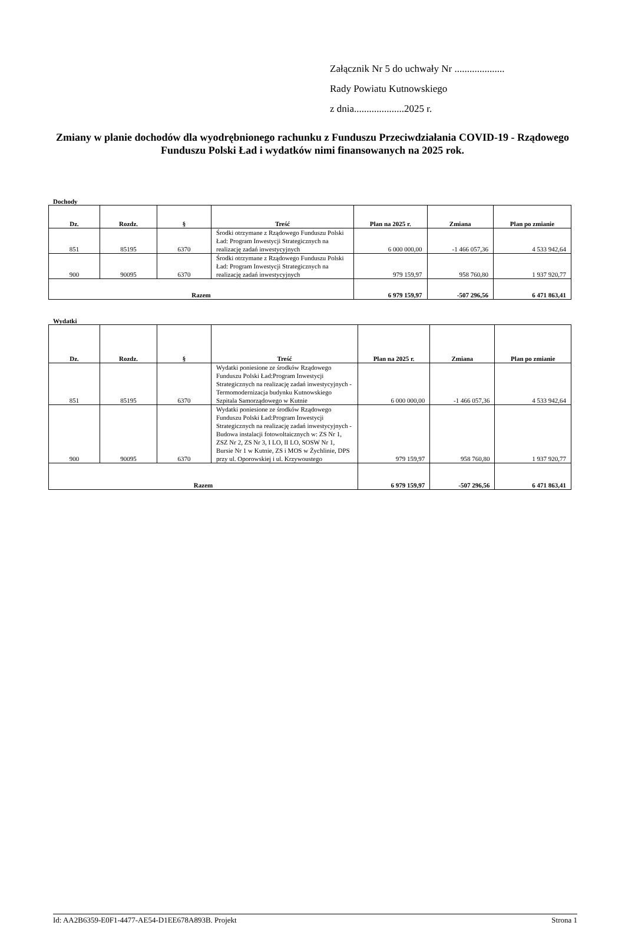Załącznik Nr 5 do uchwały Nr ....................
Rady Powiatu Kutnowskiego
z dnia....................2025 r.
Zmiany w planie dochodów dla wyodrębnionego rachunku z Funduszu Przeciwdziałania COVID-19 - Rządowego Funduszu Polski Ład i wydatków nimi finansowanych na 2025 rok.
Dochody
| Dz. | Rozdz. | § | Treść | Plan na 2025 r. | Zmiana | Plan po zmianie |
| --- | --- | --- | --- | --- | --- | --- |
| 851 | 85195 | 6370 | Środki otrzymane z Rządowego Funduszu Polski Ład: Program Inwestycji Strategicznych na realizację zadań inwestycyjnych | 6 000 000,00 | -1 466 057,36 | 4 533 942,64 |
| 900 | 90095 | 6370 | Środki otrzymane z Rządowego Funduszu Polski Ład: Program Inwestycji Strategicznych na realizację zadań inwestycyjnych | 979 159,97 | 958 760,80 | 1 937 920,77 |
| Razem | | | | 6 979 159,97 | -507 296,56 | 6 471 863,41 |
Wydatki
| Dz. | Rozdz. | § | Treść | Plan na 2025 r. | Zmiana | Plan po zmianie |
| --- | --- | --- | --- | --- | --- | --- |
| 851 | 85195 | 6370 | Wydatki poniesione ze środków Rządowego Funduszu Polski Ład:Program Inwestycji Strategicznych na realizację zadań inwestycyjnych - Termomodernizacja budynku Kutnowskiego Szpitala Samorządowego w Kutnie | 6 000 000,00 | -1 466 057,36 | 4 533 942,64 |
| 900 | 90095 | 6370 | Wydatki poniesione ze środków Rządowego Funduszu Polski Ład:Program Inwestycji Strategicznych na realizację zadań inwestycyjnych - Budowa instalacji fotowoltaicznych w: ZS Nr 1, ZSZ Nr 2, ZS Nr 3, I LO, II LO, SOSW Nr 1, Bursie Nr 1 w Kutnie, ZS i MOS w Żychlinie, DPS przy ul. Oporowskiej i ul. Krzywoustego | 979 159,97 | 958 760,80 | 1 937 920,77 |
| Razem | | | | 6 979 159,97 | -507 296,56 | 6 471 863,41 |
Id: AA2B6359-E0F1-4477-AE54-D1EE678A893B. Projekt Strona 1